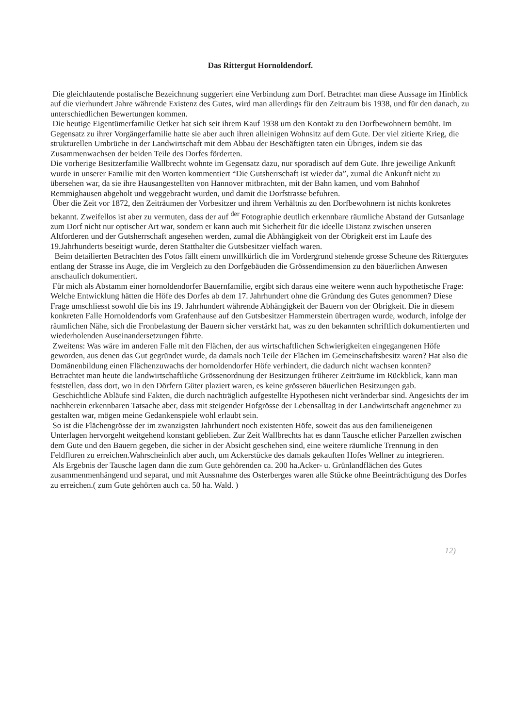Das Rittergut Hornoldendorf.
Die gleichlautende postalische Bezeichnung suggeriert eine Verbindung zum Dorf. Betrachtet man diese Aussage im Hinblick auf die vierhundert Jahre währende Existenz des Gutes, wird man allerdings für den Zeitraum bis 1938, und für den danach, zu unterschiedlichen Bewertungen kommen.
Die heutige Eigentümerfamilie Oetker hat sich seit ihrem Kauf 1938 um den Kontakt zu den Dorfbewohnern bemüht. Im Gegensatz zu ihrer Vorgängerfamilie hatte sie aber auch ihren alleinigen Wohnsitz auf dem Gute. Der viel zitierte Krieg, die strukturellen Umbrüche in der Landwirtschaft mit dem Abbau der Beschäftigten taten ein Übriges, indem sie das Zusammenwachsen der beiden Teile des Dorfes förderten.
Die vorherige Besitzerfamilie Wallbrecht wohnte im Gegensatz dazu, nur sporadisch auf dem Gute. Ihre jeweilige Ankunft wurde in unserer Familie mit den Worten kommentiert “Die Gutsherrschaft ist wieder da”, zumal die Ankunft nicht zu übersehen war, da sie ihre Hausangestellten von Hannover mitbrachten, mit der Bahn kamen, und vom Bahnhof Remmighausen abgeholt und weggebracht wurden, und damit die Dorfstrasse befuhren.
Über die Zeit vor 1872, den Zeiträumen der Vorbesitzer und ihrem Verhältnis zu den Dorfbewohnern ist nichts konkretes bekannt. Zweifellos ist aber zu vermuten, dass der auf <sup>der</sup> Fotographie deutlich erkennbare räumliche Abstand der Gutsanlage zum Dorf nicht nur optischer Art war, sondern er kann auch mit Sicherheit für die ideelle Distanz zwischen unseren Altforderen und der Gutsherrschaft angesehen werden, zumal die Abhängigkeit von der Obrigkeit erst im Laufe des 19.Jahrhunderts beseitigt wurde, deren Statthalter die Gutsbesitzer vielfach waren.
Beim detailierten Betrachten des Fotos fällt einem unwillkürlich die im Vordergrund stehende grosse Scheune des Rittergutes entlang der Strasse ins Auge, die im Vergleich zu den Dorfgebäuden die Grössendimension zu den bäuerlichen Anwesen anschaulich dokumentiert.
Für mich als Abstamm einer hornoldendorfer Bauernfamilie, ergibt sich daraus eine weitere wenn auch hypothetische Frage: Welche Entwicklung hätten die Höfe des Dorfes ab dem 17. Jahrhundert ohne die Gründung des Gutes genommen? Diese Frage umschliesst sowohl die bis ins 19. Jahrhundert währende Abhängigkeit der Bauern von der Obrigkeit. Die in diesem konkreten Falle Hornoldendorfs vom Grafenhause auf den Gutsbesitzer Hammerstein übertragen wurde, wodurch, infolge der räumlichen Nähe, sich die Fronbelastung der Bauern sicher verstärkt hat, was zu den bekannten schriftlich dokumentierten und wiederholenden Auseinandersetzungen führte.
Zweitens: Was wäre im anderen Falle mit den Flächen, der aus wirtschaftlichen Schwierigkeiten eingegangenen Höfe geworden, aus denen das Gut gegründet wurde, da damals noch Teile der Flächen im Gemeinschaftsbesitz waren? Hat also die Domänenbildung einen Flächenzuwachs der hornoldendorfer Höfe verhindert, die dadurch nicht wachsen konnten?
Betrachtet man heute die landwirtschaftliche Grössenordnung der Besitzungen früherer Zeiträume im Rückblick, kann man feststellen, dass dort, wo in den Dörfern Güter plaziert waren, es keine grösseren bäuerlichen Besitzungen gab.
Geschichtliche Abläufe sind Fakten, die durch nachträglich aufgestellte Hypothesen nicht veränderbar sind. Angesichts der im nachherein erkennbaren Tatsache aber, dass mit steigender Hofgrösse der Lebensalltag in der Landwirtschaft angenehmer zu gestalten war, mögen meine Gedankenspiele wohl erlaubt sein.
So ist die Flächengrösse der im zwanzigsten Jahrhundert noch existenten Höfe, soweit das aus den familieneigenen Unterlagen hervorgeht weitgehend konstant geblieben. Zur Zeit Wallbrechts hat es dann Tausche etlicher Parzellen zwischen dem Gute und den Bauern gegeben, die sicher in der Absicht geschehen sind, eine weitere räumliche Trennung in den Feldfluren zu erreichen.Wahrscheinlich aber auch, um Ackerstücke des damals gekauften Hofes Wellner zu integrieren.
Als Ergebnis der Tausche lagen dann die zum Gute gehörenden ca. 200 ha.Acker- u. Grünlandflächen des Gutes zusammenmenhängend und separat, und mit Aussnahme des Osterberges waren alle Stücke ohne Beeinträchtigung des Dorfes zu erreichen.( zum Gute gehörten auch ca. 50 ha. Wald. )
12)